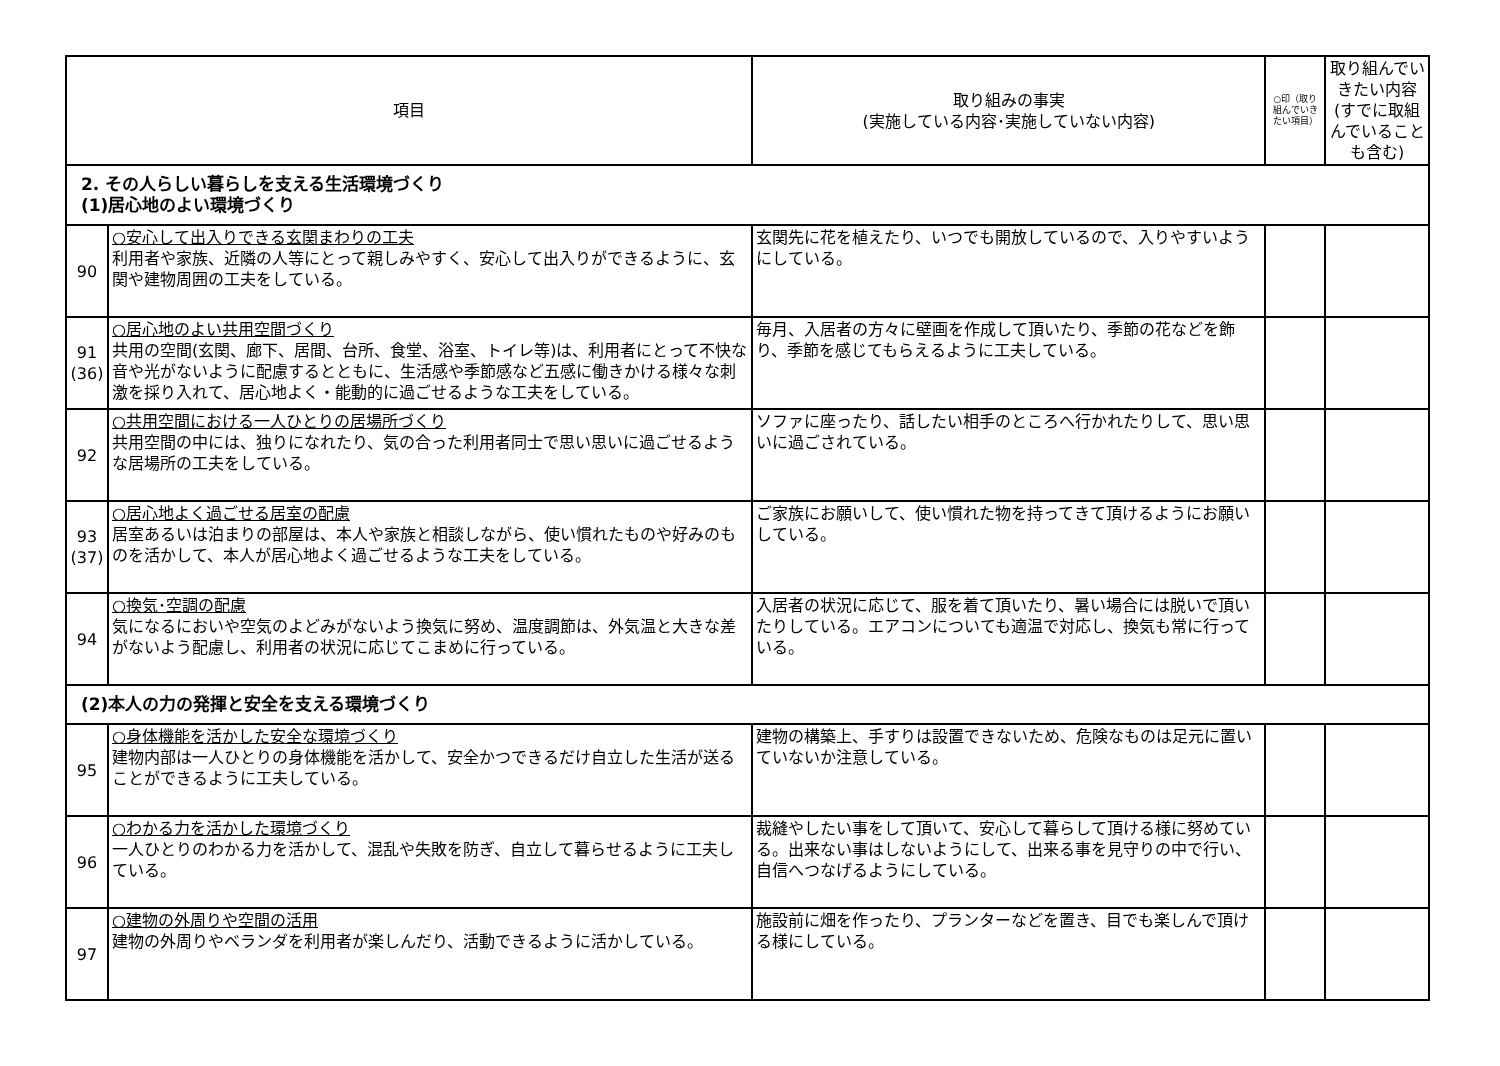| 項目 | | 取り組みの事実 (実施している内容･実施していない内容) | ○印（取り組んでいきたい項目） | 取り組んでいきたい内容 (すでに取組んでいることも含む) |
| --- | --- | --- | --- | --- |
| 2. その人らしい暮らしを支える生活環境づくり (1)居心地のよい環境づくり | | | | |
| 90 | ○安心して出入りできる玄関まわりの工夫 利用者や家族、近隣の人等にとって親しみやすく、安心して出入りができるように、玄関や建物周囲の工夫をしている。 | 玄関先に花を植えたり、いつでも開放しているので、入りやすいようにしている。 | | |
| 91 (36) | ○居心地のよい共用空間づくり 共用の空間(玄関、廊下、居間、台所、食堂、浴室、トイレ等)は、利用者にとって不快な音や光がないように配慮するとともに、生活感や季節感など五感に働きかける様々な刺激を採り入れて、居心地よく・能動的に過ごせるような工夫をしている。 | 毎月、入居者の方々に壁画を作成して頂いたり、季節の花などを飾り、季節を感じてもらえるように工夫している。 | | |
| 92 | ○共用空間における一人ひとりの居場所づくり 共用空間の中には、独りになれたり、気の合った利用者同士で思い思いに過ごせるような居場所の工夫をしている。 | ソファに座ったり、話したい相手のところへ行かれたりして、思い思いに過ごされている。 | | |
| 93 (37) | ○居心地よく過ごせる居室の配慮 居室あるいは泊まりの部屋は、本人や家族と相談しながら、使い慣れたものや好みのものを活かして、本人が居心地よく過ごせるような工夫をしている。 | ご家族にお願いして、使い慣れた物を持ってきて頂けるようにお願いしている。 | | |
| 94 | ○換気･空調の配慮 気になるにおいや空気のよどみがないよう換気に努め、温度調節は、外気温と大きな差がないよう配慮し、利用者の状況に応じてこまめに行っている。 | 入居者の状況に応じて、服を着て頂いたり、暑い場合には脱いで頂いたりしている。エアコンについても適温で対応し、換気も常に行っている。 | | |
| (2)本人の力の発揮と安全を支える環境づくり | | | | |
| 95 | ○身体機能を活かした安全な環境づくり 建物内部は一人ひとりの身体機能を活かして、安全かつできるだけ自立した生活が送ることができるように工夫している。 | 建物の構築上、手すりは設置できないため、危険なものは足元に置いていないか注意している。 | | |
| 96 | ○わかる力を活かした環境づくり 一人ひとりのわかる力を活かして、混乱や失敗を防ぎ、自立して暮らせるように工夫している。 | 裁縫やしたい事をして頂いて、安心して暮らして頂ける様に努めている。出来ない事はしないようにして、出来る事を見守りの中で行い、自信へつなげるようにしている。 | | |
| 97 | ○建物の外周りや空間の活用 建物の外周りやベランダを利用者が楽しんだり、活動できるように活かしている。 | 施設前に畑を作ったり、プランターなどを置き、目でも楽しんで頂ける様にしている。 | | |